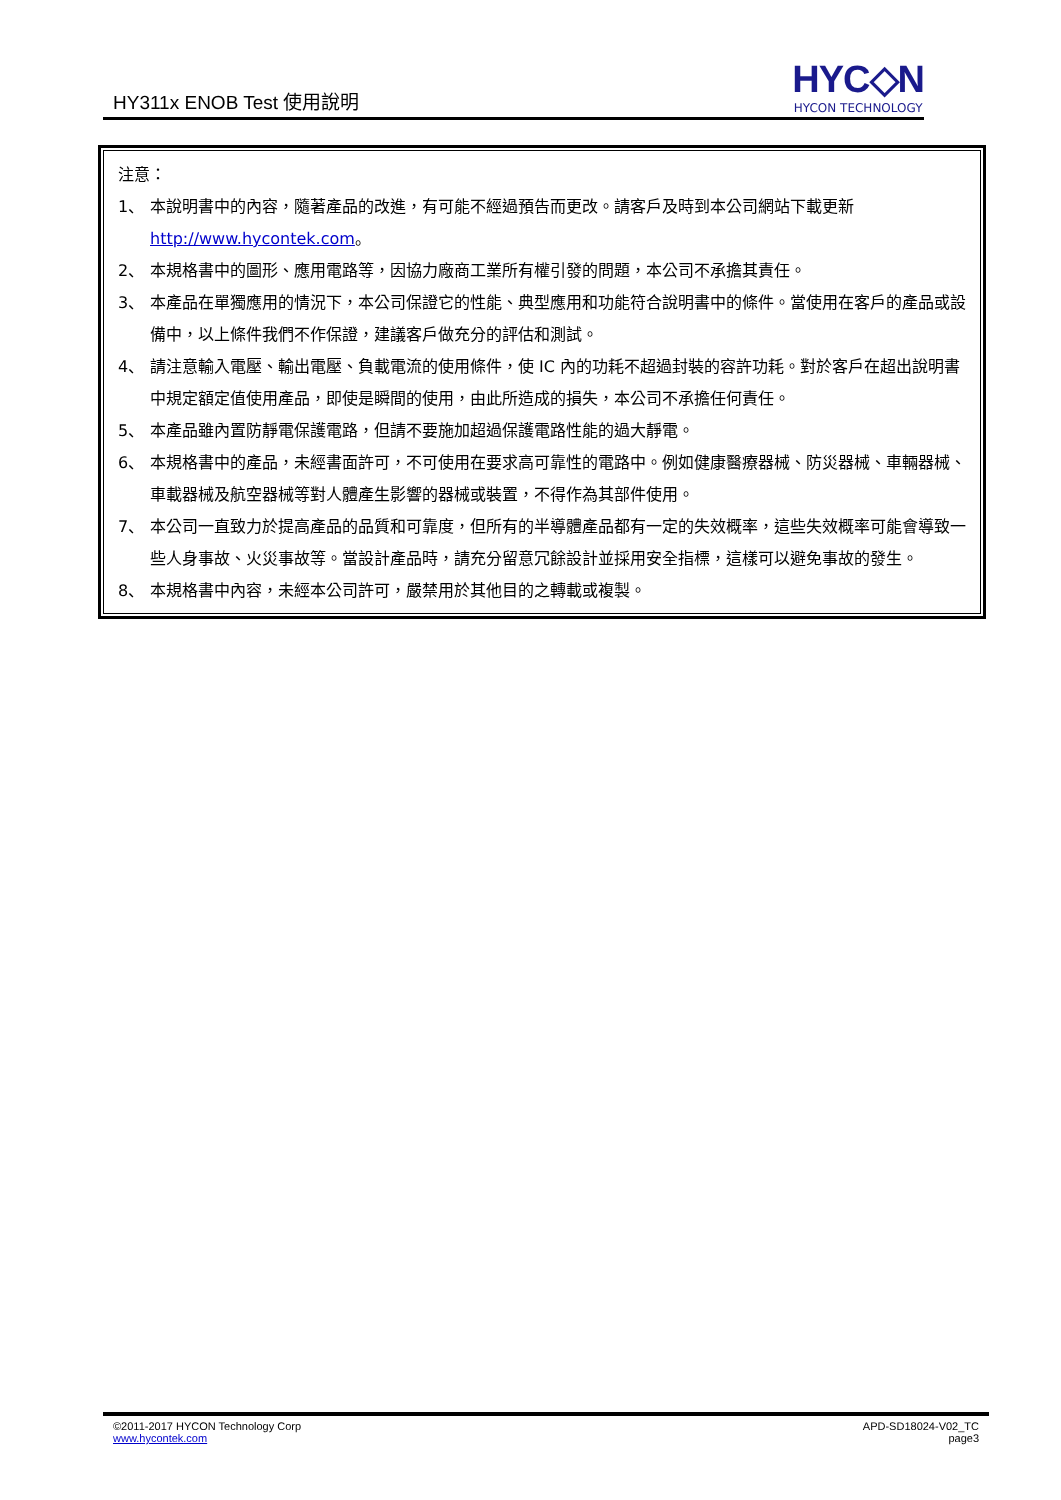HY311x ENOB Test 使用說明
HYC◇N
HYCON TECHNOLOGY
注意：
1、 本說明書中的內容，隨著產品的改進，有可能不經過預告而更改。請客戶及時到本公司網站下載更新 http://www.hycontek.com。
2、 本規格書中的圖形、應用電路等，因協力廠商工業所有權引發的問題，本公司不承擔其責任。
3、 本產品在單獨應用的情況下，本公司保證它的性能、典型應用和功能符合說明書中的條件。當使用在客戶的產品或設備中，以上條件我們不作保證，建議客戶做充分的評估和測試。
4、 請注意輸入電壓、輸出電壓、負載電流的使用條件，使 IC 內的功耗不超過封裝的容許功耗。對於客戶在超出說明書中規定額定值使用產品，即使是瞬間的使用，由此所造成的損失，本公司不承擔任何責任。
5、 本產品雖內置防靜電保護電路，但請不要施加超過保護電路性能的過大靜電。
6、 本規格書中的產品，未經書面許可，不可使用在要求高可靠性的電路中。例如健康醫療器械、防災器械、車輛器械、車載器械及航空器械等對人體產生影響的器械或裝置，不得作為其部件使用。
7、 本公司一直致力於提高產品的品質和可靠度，但所有的半導體產品都有一定的失效概率，這些失效概率可能會導致一些人身事故、火災事故等。當設計產品時，請充分留意冗餘設計並採用安全指標，這樣可以避免事故的發生。
8、 本規格書中內容，未經本公司許可，嚴禁用於其他目的之轉載或複製。
©2011-2017 HYCON Technology Corp
www.hycontek.com
APD-SD18024-V02_TC
page3